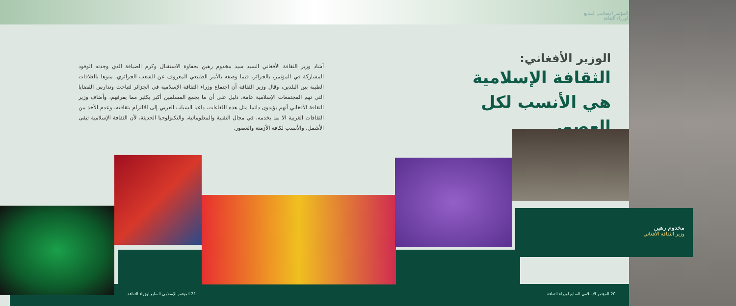المؤتمر الإسلامي السابع
لوزراء الثقافة
الوزير الأفغاني:
الثقافة الإسلامية
هي الأنسب لكل العصور
أشاد وزير الثقافة الأفغاني السيد سيد مخدوم رهين بحفاوة الاستقبال وكرم الضيافة الذي وجدته الوفود المشاركة في المؤتمر، بالجزائر، فيما وصفه بالأمر الطبيعي المعروف عن الشعب الجزائري، منوها بالعلاقات الطيبة بين البلدين، وقال وزير الثقافة أن اجتماع وزراء الثقافة الإسلامية في الجزائر لتباحث وتدارس القضايا التي تهم المجتمعات الإسلامية عامة، دليل على أن ما يجمع المسلمين أكبر بكثير مما يفرقهم، وأضاف وزير الثقافة الأفغاني أنهم يؤيدون دائما مثل هذه اللقاءات، داعيا الشباب العربي إلى الالتزام بثقافته، وعدم الأخذ من الثقافات الغربية الا بما يخدمه، في مجال التقنية والمعلوماتية، والتكنولوجيا الحديثة، لأن الثقافة الإسلامية تبقى الأشمل، والأنسب لكافة الأزمنة والعصور.
مخدوم رهين
وزير الثقافة الأفغاني
20 المؤتمر الإسلامي السابع لوزراء الثقافة
21 المؤتمر الإسلامي السابع لوزراء الثقافة